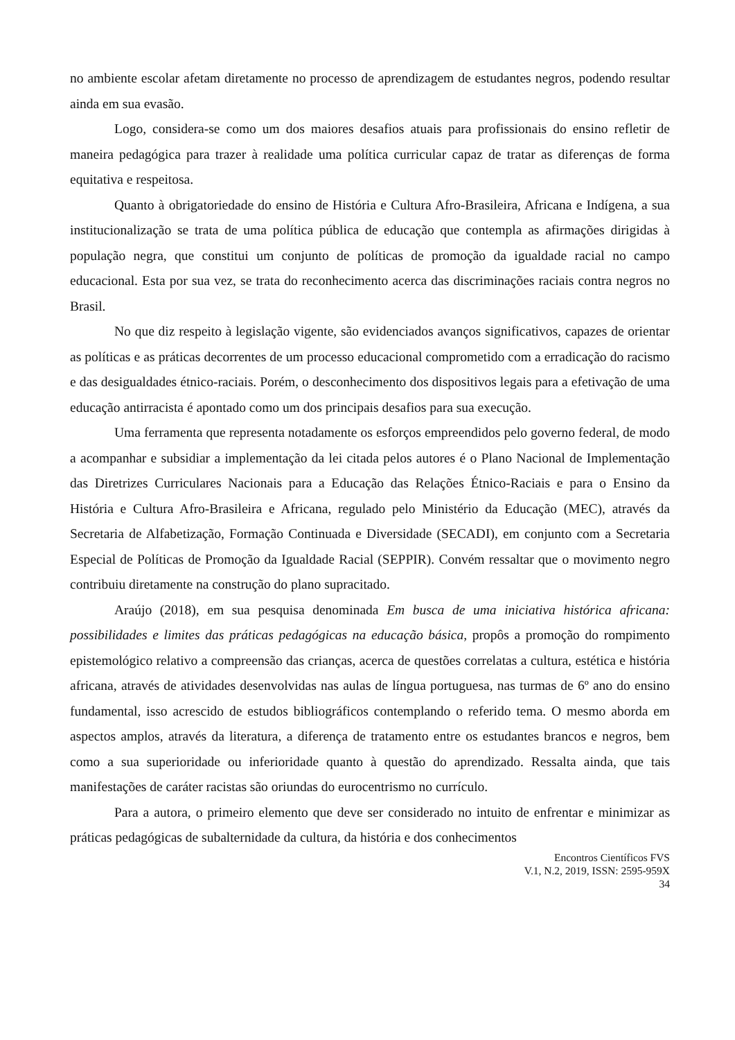no ambiente escolar afetam diretamente no processo de aprendizagem de estudantes negros, podendo resultar ainda em sua evasão.
Logo, considera-se como um dos maiores desafios atuais para profissionais do ensino refletir de maneira pedagógica para trazer à realidade uma política curricular capaz de tratar as diferenças de forma equitativa e respeitosa.
Quanto à obrigatoriedade do ensino de História e Cultura Afro-Brasileira, Africana e Indígena, a sua institucionalização se trata de uma política pública de educação que contempla as afirmações dirigidas à população negra, que constitui um conjunto de políticas de promoção da igualdade racial no campo educacional. Esta por sua vez, se trata do reconhecimento acerca das discriminações raciais contra negros no Brasil.
No que diz respeito à legislação vigente, são evidenciados avanços significativos, capazes de orientar as políticas e as práticas decorrentes de um processo educacional comprometido com a erradicação do racismo e das desigualdades étnico-raciais. Porém, o desconhecimento dos dispositivos legais para a efetivação de uma educação antirracista é apontado como um dos principais desafios para sua execução.
Uma ferramenta que representa notadamente os esforços empreendidos pelo governo federal, de modo a acompanhar e subsidiar a implementação da lei citada pelos autores é o Plano Nacional de Implementação das Diretrizes Curriculares Nacionais para a Educação das Relações Étnico-Raciais e para o Ensino da História e Cultura Afro-Brasileira e Africana, regulado pelo Ministério da Educação (MEC), através da Secretaria de Alfabetização, Formação Continuada e Diversidade (SECADI), em conjunto com a Secretaria Especial de Políticas de Promoção da Igualdade Racial (SEPPIR). Convém ressaltar que o movimento negro contribuiu diretamente na construção do plano supracitado.
Araújo (2018), em sua pesquisa denominada Em busca de uma iniciativa histórica africana: possibilidades e limites das práticas pedagógicas na educação básica, propôs a promoção do rompimento epistemológico relativo a compreensão das crianças, acerca de questões correlatas a cultura, estética e história africana, através de atividades desenvolvidas nas aulas de língua portuguesa, nas turmas de 6º ano do ensino fundamental, isso acrescido de estudos bibliográficos contemplando o referido tema. O mesmo aborda em aspectos amplos, através da literatura, a diferença de tratamento entre os estudantes brancos e negros, bem como a sua superioridade ou inferioridade quanto à questão do aprendizado. Ressalta ainda, que tais manifestações de caráter racistas são oriundas do eurocentrismo no currículo.
Para a autora, o primeiro elemento que deve ser considerado no intuito de enfrentar e minimizar as práticas pedagógicas de subalternidade da cultura, da história e dos conhecimentos
Encontros Científicos FVS
V.1, N.2, 2019, ISSN: 2595-959X
34